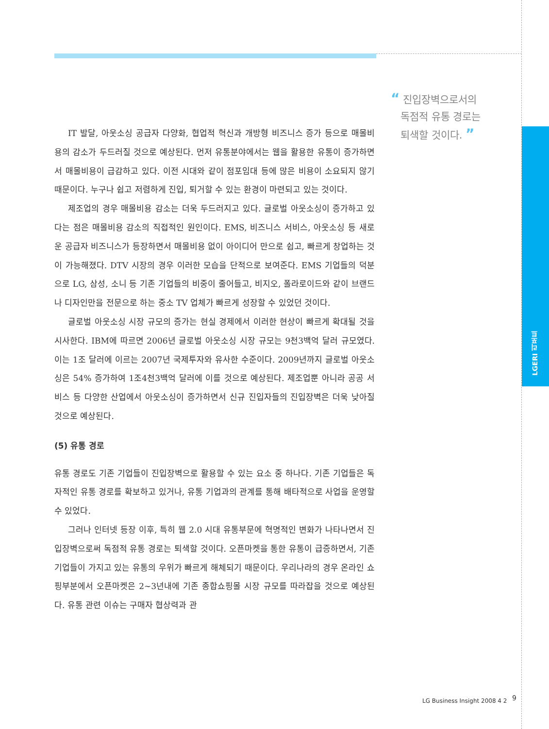LGERI 리포트
“ 진입장벽으로서의
독점적 유통 경로는
퇴색할 것이다. ”
IT 발달, 아웃소싱 공급자 다양화, 협업적 혁신과 개방형 비즈니스 증가 등으로 매몰비용의 감소가 두드러질 것으로 예상된다. 먼저 유통분야에서는 웹을 활용한 유통이 증가하면서 매몰비용이 급감하고 있다. 이전 시대와 같이 점포임대 등에 많은 비용이 소요되지 않기 때문이다. 누구나 쉽고 저렴하게 진입, 퇴거할 수 있는 환경이 마련되고 있는 것이다.
제조업의 경우 매몰비용 감소는 더욱 두드러지고 있다. 글로벌 아웃소싱이 증가하고 있다는 점은 매몰비용 감소의 직접적인 원인이다. EMS, 비즈니스 서비스, 아웃소싱 등 새로운 공급자 비즈니스가 등장하면서 매몰비용 없이 아이디어 만으로 쉽고, 빠르게 창업하는 것이 가능해졌다. DTV 시장의 경우 이러한 모습을 단적으로 보여준다. EMS 기업들의 덕분으로 LG, 삼성, 소니 등 기존 기업들의 비중이 줄어들고, 비지오, 폴라로이드와 같이 브랜드나 디자인만을 전문으로 하는 중소 TV 업체가 빠르게 성장할 수 있었던 것이다.
글로벌 아웃소싱 시장 규모의 증가는 현실 경제에서 이러한 현상이 빠르게 확대될 것을 시사한다. IBM에 따르면 2006년 글로벌 아웃소싱 시장 규모는 9천3백억 달러 규모였다. 이는 1조 달러에 이르는 2007년 국제투자와 유사한 수준이다. 2009년까지 글로벌 아웃소싱은 54% 증가하여 1조4천3백억 달러에 이를 것으로 예상된다. 제조업뿐 아니라 공공 서비스 등 다양한 산업에서 아웃소싱이 증가하면서 신규 진입자들의 진입장벽은 더욱 낮아질 것으로 예상된다.
(5) 유통 경로
유통 경로도 기존 기업들이 진입장벽으로 활용할 수 있는 요소 중 하나다. 기존 기업들은 독자적인 유통 경로를 확보하고 있거나, 유통 기업과의 관계를 통해 배타적으로 사업을 운영할 수 있었다.
그러나 인터넷 등장 이후, 특히 웹 2.0 시대 유통부문에 혁명적인 변화가 나타나면서 진입장벽으로써 독점적 유통 경로는 퇴색할 것이다. 오픈마켓을 통한 유통이 급증하면서, 기존 기업들이 가지고 있는 유통의 우위가 빠르게 해체되기 때문이다. 우리나라의 경우 온라인 쇼핑부분에서 오픈마켓은 2~3년내에 기존 종합쇼핑몰 시장 규모를 따라잡을 것으로 예상된다. 유통 관련 이슈는 구매자 협상력과 관
LG Business Insight 2008 4 2 9